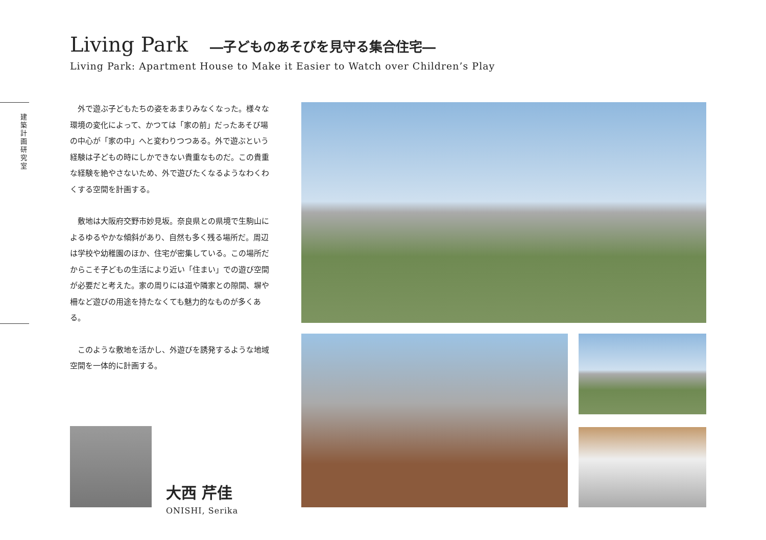Living Park ―子どものあそびを見守る集合住宅―
Living Park: Apartment House to Make it Easier to Watch over Children’s Play
建築計画研究室
外で遊ぶ子どもたちの姿をあまりみなくなった。様々な環境の変化によって、かつては「家の前」だったあそび場の中心が「家の中」へと変わりつつある。外で遊ぶという経験は子どもの時にしかできない貴重なものだ。この貴重な経験を絶やさないため、外で遊びたくなるようなわくわくする空間を計画する。
敷地は大阪府交野市妙見坂。奈良県との県境で生駒山によるゆるやかな傾斜があり、自然も多く残る場所だ。周辺は学校や幼稚園のほか、住宅が密集している。この場所だからこそ子どもの生活により近い「住まい」での遊び空間が必要だと考えた。家の周りには道や隣家との隙間、塀や柵など遊びの用途を持たなくても魅力的なものが多くある。
このような敷地を活かし、外遊びを誘発するような地域空間を一体的に計画する。
大西 芹佳
ONISHI, Serika